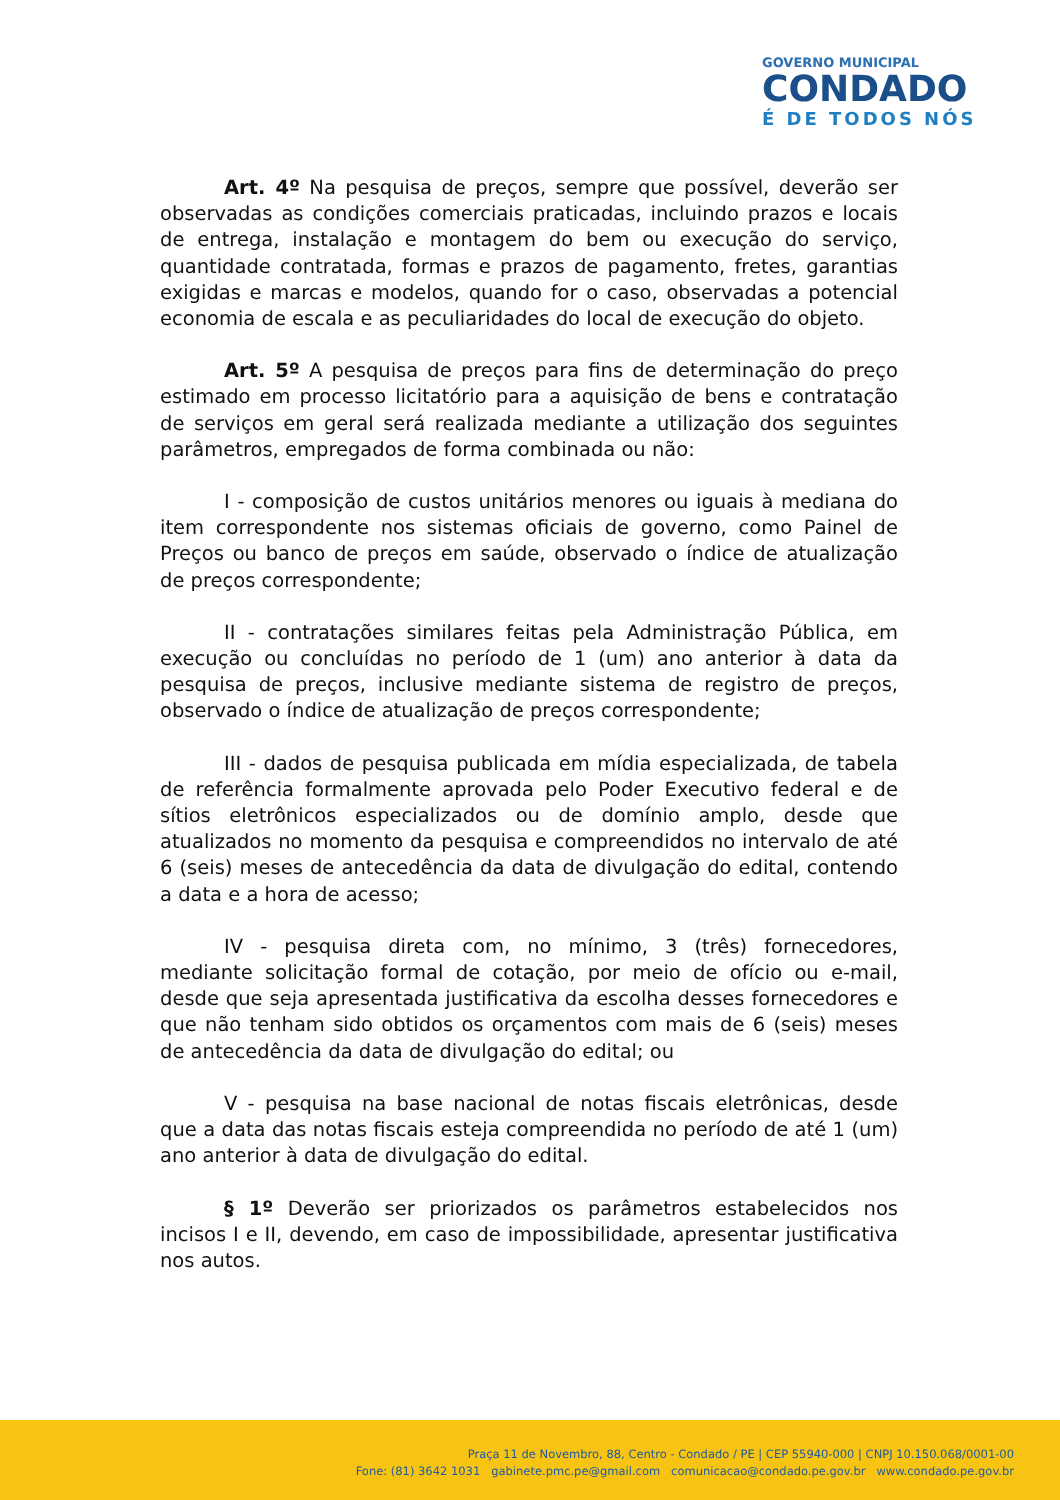GOVERNO MUNICIPAL
CONDADO
É DE TODOS NÓS
Art. 4º Na pesquisa de preços, sempre que possível, deverão ser observadas as condições comerciais praticadas, incluindo prazos e locais de entrega, instalação e montagem do bem ou execução do serviço, quantidade contratada, formas e prazos de pagamento, fretes, garantias exigidas e marcas e modelos, quando for o caso, observadas a potencial economia de escala e as peculiaridades do local de execução do objeto.
Art. 5º A pesquisa de preços para fins de determinação do preço estimado em processo licitatório para a aquisição de bens e contratação de serviços em geral será realizada mediante a utilização dos seguintes parâmetros, empregados de forma combinada ou não:
I - composição de custos unitários menores ou iguais à mediana do item correspondente nos sistemas oficiais de governo, como Painel de Preços ou banco de preços em saúde, observado o índice de atualização de preços correspondente;
II - contratações similares feitas pela Administração Pública, em execução ou concluídas no período de 1 (um) ano anterior à data da pesquisa de preços, inclusive mediante sistema de registro de preços, observado o índice de atualização de preços correspondente;
III - dados de pesquisa publicada em mídia especializada, de tabela de referência formalmente aprovada pelo Poder Executivo federal e de sítios eletrônicos especializados ou de domínio amplo, desde que atualizados no momento da pesquisa e compreendidos no intervalo de até 6 (seis) meses de antecedência da data de divulgação do edital, contendo a data e a hora de acesso;
IV - pesquisa direta com, no mínimo, 3 (três) fornecedores, mediante solicitação formal de cotação, por meio de ofício ou e-mail, desde que seja apresentada justificativa da escolha desses fornecedores e que não tenham sido obtidos os orçamentos com mais de 6 (seis) meses de antecedência da data de divulgação do edital; ou
V - pesquisa na base nacional de notas fiscais eletrônicas, desde que a data das notas fiscais esteja compreendida no período de até 1 (um) ano anterior à data de divulgação do edital.
§ 1º Deverão ser priorizados os parâmetros estabelecidos nos incisos I e II, devendo, em caso de impossibilidade, apresentar justificativa nos autos.
Praça 11 de Novembro, 88, Centro - Condado / PE | CEP 55940-000 | CNPJ 10.150.068/0001-00
Fone: (81) 3642 1031 gabinete.pmc.pe@gmail.com comunicacao@condado.pe.gov.br www.condado.pe.gov.br